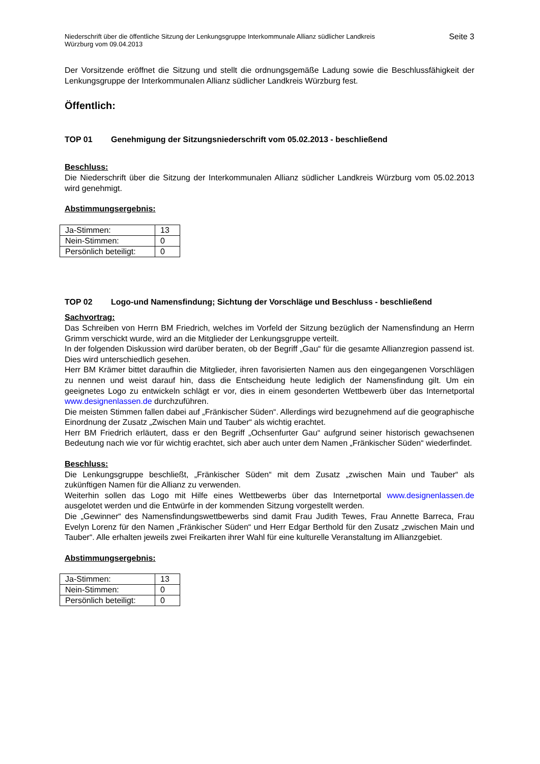Niederschrift über die öffentliche Sitzung der Lenkungsgruppe Interkommunale Allianz südlicher Landkreis
Würzburg vom 09.04.2013
Seite 3
Der Vorsitzende eröffnet die Sitzung und stellt die ordnungsgemäße Ladung sowie die Beschlussfähigkeit der Lenkungsgruppe der Interkommunalen Allianz südlicher Landkreis Würzburg fest.
Öffentlich:
TOP 01 Genehmigung der Sitzungsniederschrift vom 05.02.2013 - beschließend
Beschluss:
Die Niederschrift über die Sitzung der Interkommunalen Allianz südlicher Landkreis Würzburg vom 05.02.2013 wird genehmigt.
Abstimmungsergebnis:
| Ja-Stimmen: | 13 |
| Nein-Stimmen: | 0 |
| Persönlich beteiligt: | 0 |
TOP 02 Logo-und Namensfindung; Sichtung der Vorschläge und Beschluss - beschließend
Sachvortrag:
Das Schreiben von Herrn BM Friedrich, welches im Vorfeld der Sitzung bezüglich der Namensfindung an Herrn Grimm verschickt wurde, wird an die Mitglieder der Lenkungsgruppe verteilt.
In der folgenden Diskussion wird darüber beraten, ob der Begriff „Gau“ für die gesamte Allianzregion passend ist. Dies wird unterschiedlich gesehen.
Herr BM Krämer bittet daraufhin die Mitglieder, ihren favorisierten Namen aus den eingegangenen Vorschlägen zu nennen und weist darauf hin, dass die Entscheidung heute lediglich der Namensfindung gilt. Um ein geeignetes Logo zu entwickeln schlägt er vor, dies in einem gesonderten Wettbewerb über das Internetportal www.designenlassen.de durchzuführen.
Die meisten Stimmen fallen dabei auf „Fränkischer Süden“. Allerdings wird bezugnehmend auf die geographische Einordnung der Zusatz „Zwischen Main und Tauber“ als wichtig erachtet.
Herr BM Friedrich erläutert, dass er den Begriff „Ochsenfurter Gau“ aufgrund seiner historisch gewachsenen Bedeutung nach wie vor für wichtig erachtet, sich aber auch unter dem Namen „Fränkischer Süden“ wiederfindet.
Beschluss:
Die Lenkungsgruppe beschließt, „Fränkischer Süden“ mit dem Zusatz „zwischen Main und Tauber“ als zukünftigen Namen für die Allianz zu verwenden.
Weiterhin sollen das Logo mit Hilfe eines Wettbewerbs über das Internetportal www.designenlassen.de ausgelotet werden und die Entwürfe in der kommenden Sitzung vorgestellt werden.
Die „Gewinner“ des Namensfindungswettbewerbs sind damit Frau Judith Tewes, Frau Annette Barreca, Frau Evelyn Lorenz für den Namen „Fränkischer Süden“ und Herr Edgar Berthold für den Zusatz „zwischen Main und Tauber“. Alle erhalten jeweils zwei Freikarten ihrer Wahl für eine kulturelle Veranstaltung im Allianzgebiet.
Abstimmungsergebnis:
| Ja-Stimmen: | 13 |
| Nein-Stimmen: | 0 |
| Persönlich beteiligt: | 0 |